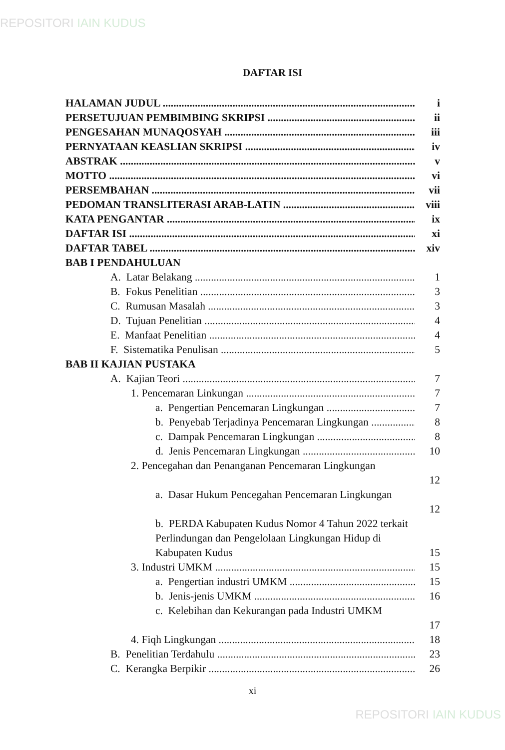REPOSITORI IAIN KUDUS
DAFTAR ISI
HALAMAN JUDUL i
PERSETUJUAN PEMBIMBING SKRIPSI ii
PENGESAHAN MUNAQOSYAH iii
PERNYATAAN KEASLIAN SKRIPSI iv
ABSTRAK v
MOTTO vi
PERSEMBAHAN vii
PEDOMAN TRANSLITERASI ARAB-LATIN viii
KATA PENGANTAR ix
DAFTAR ISI xi
DAFTAR TABEL xiv
BAB I PENDAHULUAN
A. Latar Belakang 1
B. Fokus Penelitian 3
C. Rumusan Masalah 3
D. Tujuan Penelitian 4
E. Manfaat Penelitian 4
F. Sistematika Penulisan 5
BAB II KAJIAN PUSTAKA
A. Kajian Teori 7
1. Pencemaran Linkungan 7
a. Pengertian Pencemaran Lingkungan 7
b. Penyebab Terjadinya Pencemaran Lingkungan 8
c. Dampak Pencemaran Lingkungan 8
d. Jenis Pencemaran Lingkungan 10
2. Pencegahan dan Penanganan Pencemaran Lingkungan
12
a. Dasar Hukum Pencegahan Pencemaran Lingkungan
12
b. PERDA Kabupaten Kudus Nomor 4 Tahun 2022 terkait Perlindungan dan Pengelolaan Lingkungan Hidup di Kabupaten Kudus
15
3. Industri UMKM 15
a. Pengertian industri UMKM 15
b. Jenis-jenis UMKM 16
c. Kelebihan dan Kekurangan pada Industri UMKM
17
4. Fiqh Lingkungan 18
B. Penelitian Terdahulu 23
C. Kerangka Berpikir 26
xi
REPOSITORI IAIN KUDUS